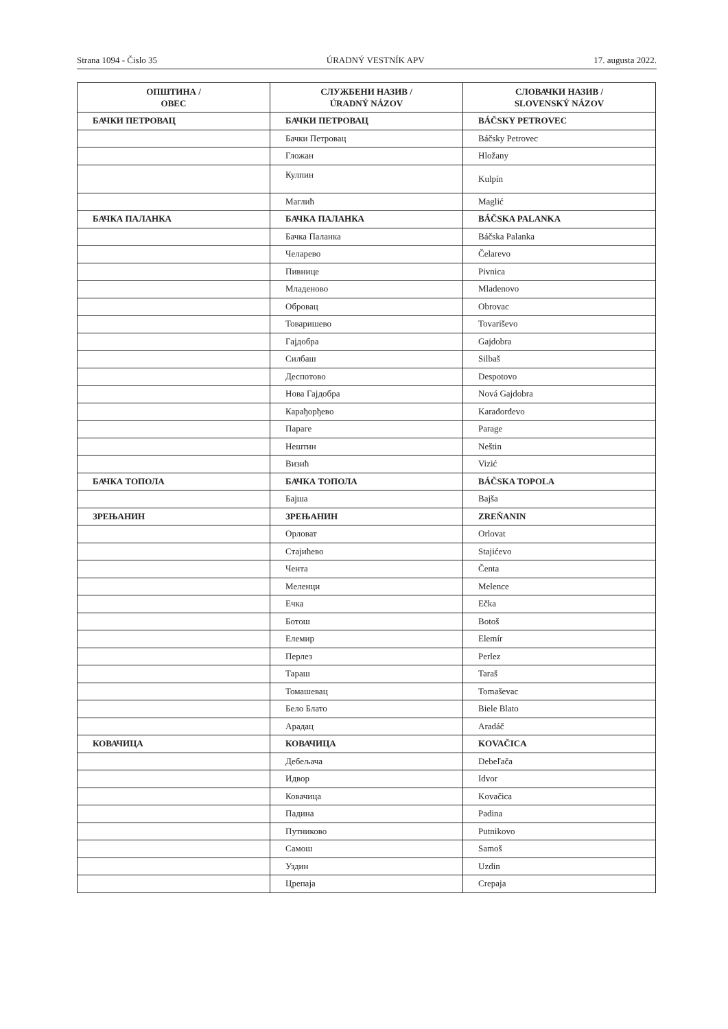Strana 1094 - Čislo 35 ÚRADNÝ VESTNÍK APV 17. augusta 2022.
| ОПШТИНА / OBEC | СЛУЖБЕНИ НАЗИВ / ÚRADNÝ NÁZOV | СЛОВАЧКИ НАЗИВ / SLOVENSKÝ NÁZOV |
| --- | --- | --- |
| БАЧКИ ПЕТРОВАЦ | БАЧКИ ПЕТРОВАЦ | BÁČSKY PETROVEC |
| | Бачки Петровац | Báčsky Petrovec |
| | Гложан | Hložany |
| | Кулпин | Kulpín |
| | Маглић | Maglić |
| БАЧКА ПАЛАНКА | БАЧКА ПАЛАНКА | BÁČSKA PALANKA |
| | Бачка Паланка | Báčska Palanka |
| | Челарево | Čelarevo |
| | Пивнице | Pivnica |
| | Младеново | Mladenovo |
| | Обровац | Obrovac |
| | Товаришево | Tovariševo |
| | Гајдобра | Gajdobra |
| | Силбаш | Silbaš |
| | Деспотово | Despotovo |
| | Нова Гајдобра | Nová Gajdobra |
| | Карађорђево | Karađorđevo |
| | Параге | Parage |
| | Нештин | Neštin |
| | Визић | Vizić |
| БАЧКА ТОПОЛА | БАЧКА ТОПОЛА | BÁČSKA TOPOLA |
| | Бајша | Bajša |
| ЗРЕЊАНИН | ЗРЕЊАНИН | ZREŇANIN |
| | Орловат | Orlovat |
| | Стајићево | Stajićevo |
| | Чента | Čenta |
| | Меленци | Melence |
| | Ечка | Ečka |
| | Ботош | Botoš |
| | Елемир | Elemír |
| | Перлез | Perlez |
| | Тараш | Taraš |
| | Томашевац | Tomaševac |
| | Бело Блато | Biele Blato |
| | Арадац | Aradáč |
| КОВАЧИЦА | КОВАЧИЦА | KOVAČICA |
| | Дебељача | Debeľača |
| | Идвор | Idvor |
| | Ковачица | Kovačica |
| | Падина | Padina |
| | Путниково | Putnikovo |
| | Самош | Samoš |
| | Уздин | Uzdin |
| | Црепаја | Crepaja |